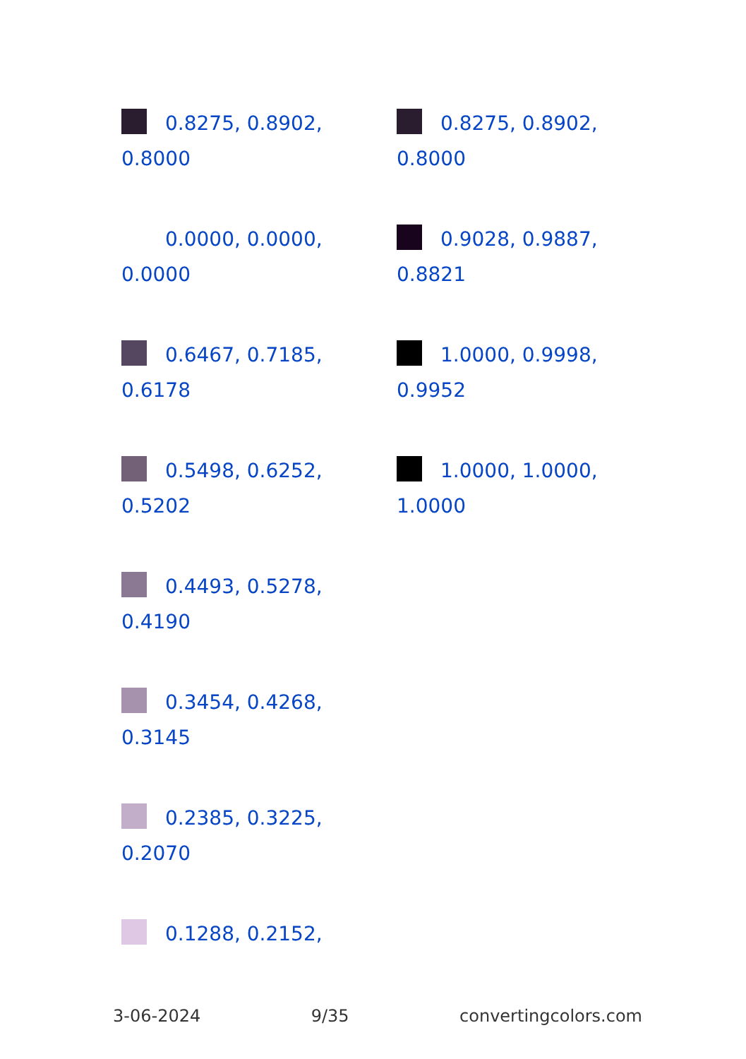0.8275, 0.8902, 0.8000
0.0000, 0.0000, 0.0000
0.6467, 0.7185, 0.6178
0.5498, 0.6252, 0.5202
0.4493, 0.5278, 0.4190
0.3454, 0.4268, 0.3145
0.2385, 0.3225, 0.2070
0.1288, 0.2152,
0.8275, 0.8902, 0.8000
0.9028, 0.9887, 0.8821
1.0000, 0.9998, 0.9952
1.0000, 1.0000, 1.0000
3-06-2024 9/35 convertingcolors.com